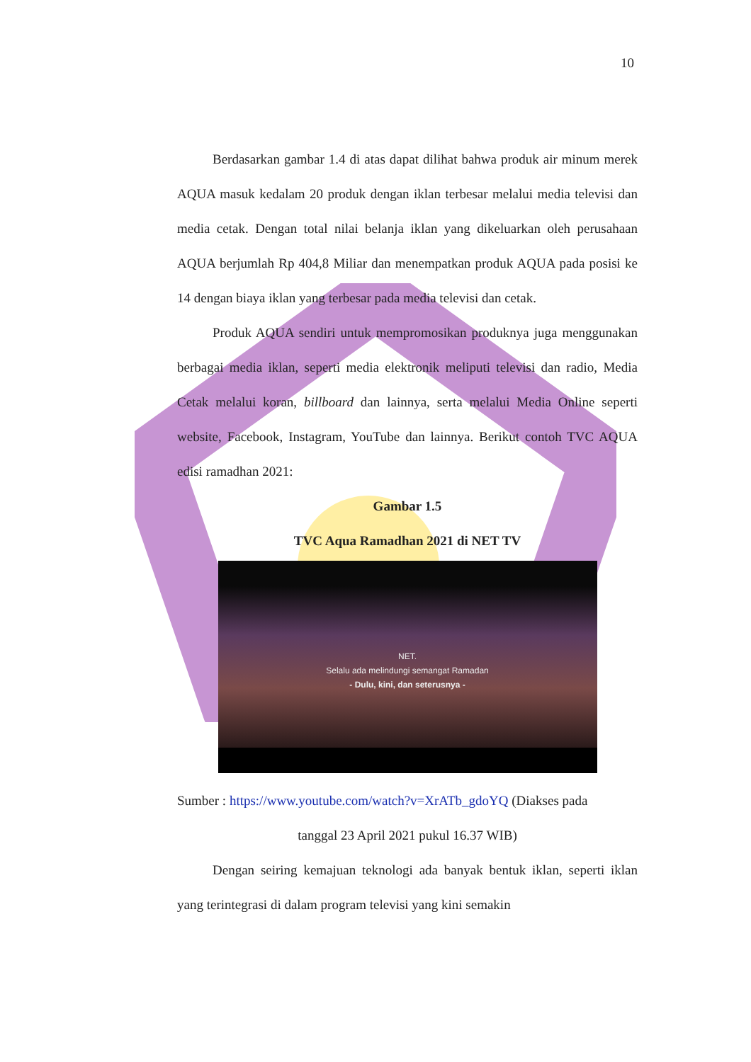10
Berdasarkan gambar 1.4 di atas dapat dilihat bahwa produk air minum merek AQUA masuk kedalam 20 produk dengan iklan terbesar melalui media televisi dan media cetak. Dengan total nilai belanja iklan yang dikeluarkan oleh perusahaan AQUA berjumlah Rp 404,8 Miliar dan menempatkan produk AQUA pada posisi ke 14 dengan biaya iklan yang terbesar pada media televisi dan cetak.
Produk AQUA sendiri untuk mempromosikan produknya juga menggunakan berbagai media iklan, seperti media elektronik meliputi televisi dan radio, Media Cetak melalui koran, billboard dan lainnya, serta melalui Media Online seperti website, Facebook, Instagram, YouTube dan lainnya. Berikut contoh TVC AQUA edisi ramadhan 2021:
Gambar 1.5
TVC Aqua Ramadhan 2021 di NET TV
NET.
Selalu ada melindungi semangat Ramadan
- Dulu, kini, dan seterusnya -
Sumber : https://www.youtube.com/watch?v=XrATb_gdoYQ (Diakses pada
tanggal 23 April 2021 pukul 16.37 WIB)
Dengan seiring kemajuan teknologi ada banyak bentuk iklan, seperti iklan yang terintegrasi di dalam program televisi yang kini semakin